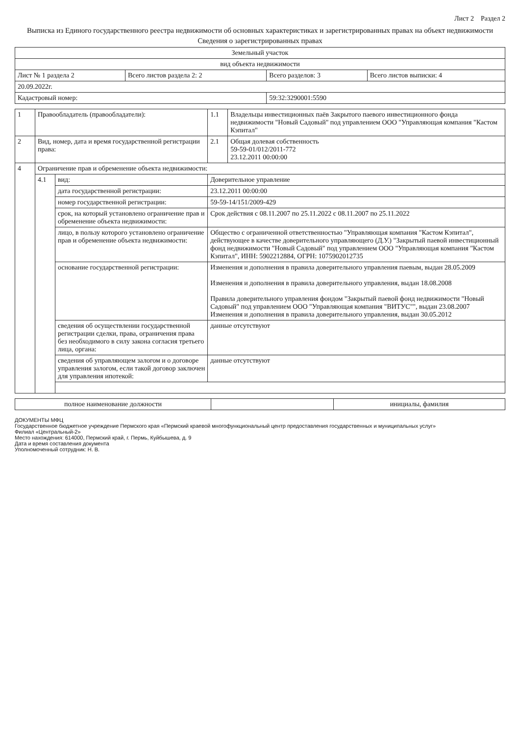Лист 2 Раздел 2
Выписка из Единого государственного реестра недвижимости об основных характеристиках и зарегистрированных правах на объект недвижимости
Сведения о зарегистрированных правах
| Земельный участок | | | |
| вид объекта недвижимости | | | |
| Лист № 1 раздела 2 | Всего листов раздела 2: 2 | Всего разделов: 3 | Всего листов выписки: 4 |
| 20.09.2022г. | | | |
| Кадастровый номер: | | 59:32:3290001:5590 | |
| 1 | Правообладатель (правообладатели): | | 1.1 | Владельцы инвестиционных паёв Закрытого паевого инвестиционного фонда недвижимости "Новый Садовый" под управлением ООО "Управляющая компания "Кастом Кэпитал" |
| 2 | Вид, номер, дата и время государственной регистрации права: | | 2.1 | Общая долевая собственность 59-59-01/012/2011-772 23.12.2011 00:00:00 |
| 4 | Ограничение прав и обременение объекта недвижимости: | | | |
| | 4.1 | вид: | Доверительное управление | |
| | | дата государственной регистрации: | 23.12.2011 00:00:00 | |
| | | номер государственной регистрации: | 59-59-14/151/2009-429 | |
| | | срок, на который установлено ограничение прав и обременение объекта недвижимости: | Срок действия с 08.11.2007 по 25.11.2022 с 08.11.2007 по 25.11.2022 | |
| | | лицо, в пользу которого установлено ограничение прав и обременение объекта недвижимости: | Общество с ограниченной ответственностью "Управляющая компания "Кастом Кэпитал", действующее в качестве доверительного управляющего (Д.У.) "Закрытый паевой инвестиционный фонд недвижимости "Новый Садовый" под управлением ООО "Управляющая компания "Кастом Кэпитал", ИНН: 5902212884, ОГРН: 1075902012735 | |
| | | основание государственной регистрации: | Изменения и дополнения в правила доверительного управления паевым, выдан 28.05.2009 Изменения и дополнения в правила доверительного управления, выдан 18.08.2008 Правила доверительного управления фондом "Закрытый паевой фонд недвижимости "Новый Садовый" под управлением ООО "Управляющая компания "ВИТУС"", выдан 23.08.2007 Изменения и дополнения в правила доверительного управления, выдан 30.05.2012 | |
| | | сведения об осуществлении государственной регистрации сделки, права, ограничения права без необходимого в силу закона согласия третьего лица, органа: | данные отсутствуют | |
| | | сведения об управляющем залогом и о договоре управления залогом, если такой договор заключен для управления ипотекой: | данные отсутствуют | |
| полное наименование должности | | инициалы, фамилия |
ДОКУМЕНТЫ МФЦ
Государственное бюджетное учреждение Пермского края «Пермский краевой многофункциональный центр предоставления государственных и муниципальных услуг»
Филиал «Центральный-2»
Место нахождения: 614000, Пермский край, г. Пермь, Куйбышева, д. 9
Дата и время составления документа
Уполномоченный сотрудник: Н. В.